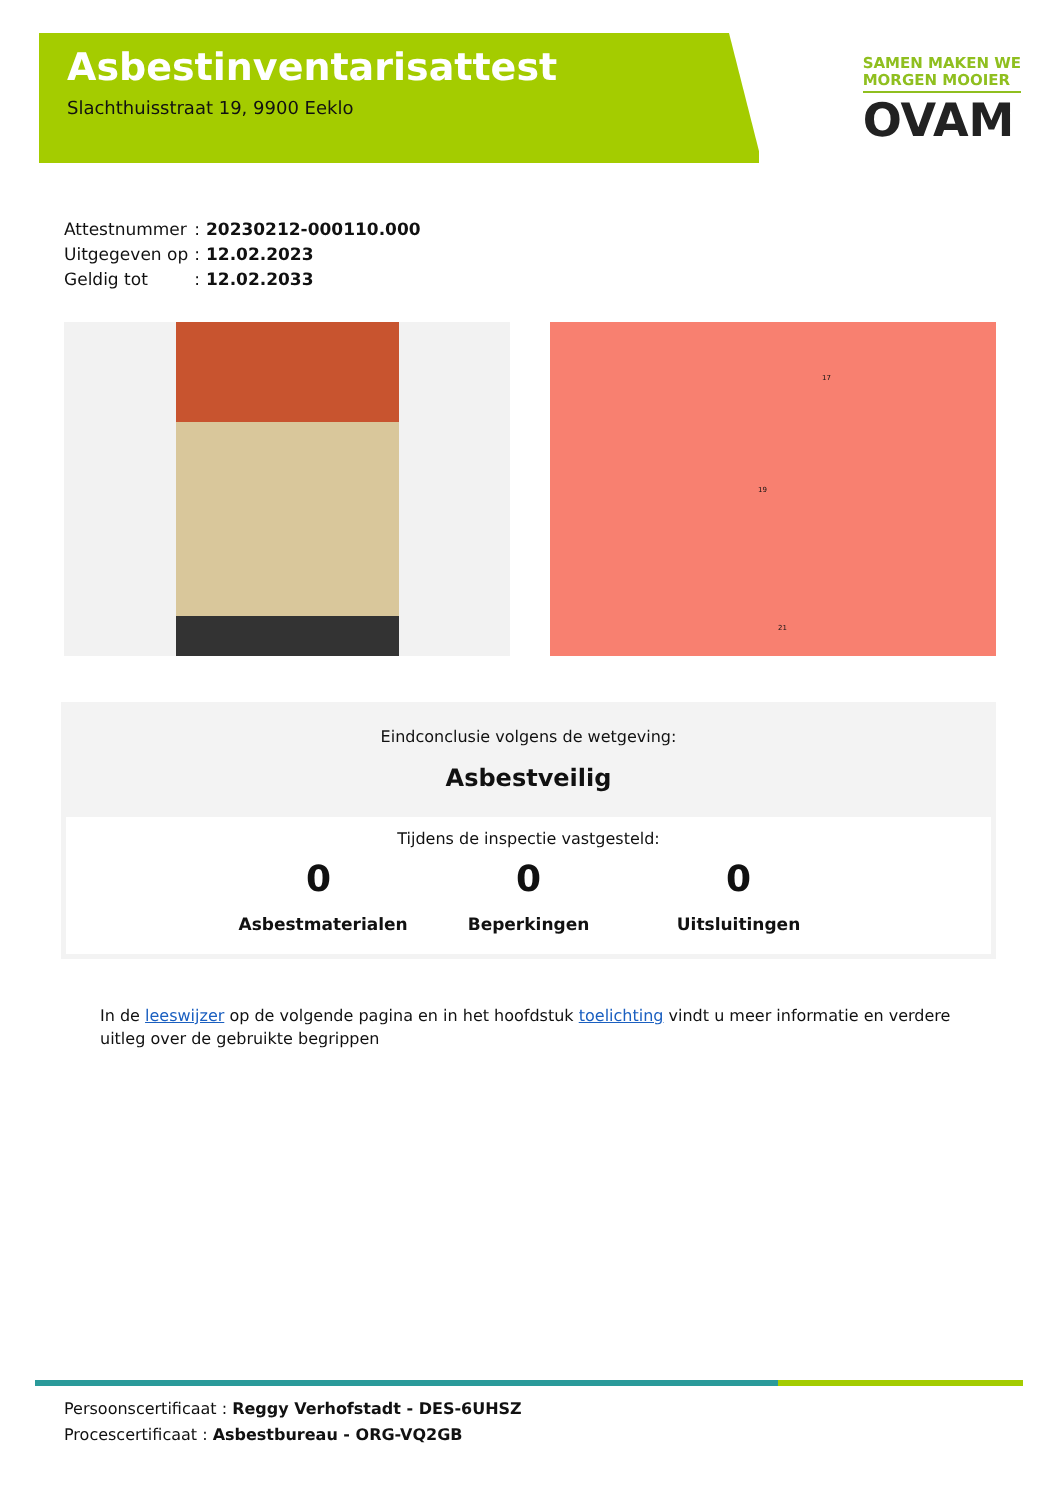Asbestinventarisattest
Slachthuisstraat 19, 9900 Eeklo
SAMEN MAKEN WE
MORGEN MOOIER
OVAM
| Attestnummer | : | 20230212-000110.000 |
| Uitgegeven op | : | 12.02.2023 |
| Geldig tot | : | 12.02.2033 |
17
19
21
Eindconclusie volgens de wetgeving:
Asbestveilig
Tijdens de inspectie vastgesteld:
0
Asbestmaterialen
0
Beperkingen
0
Uitsluitingen
In de leeswijzer op de volgende pagina en in het hoofdstuk toelichting vindt u meer informatie en verdere uitleg over de gebruikte begrippen
Persoonscertificaat : Reggy Verhofstadt - DES-6UHSZ
Procescertificaat : Asbestbureau - ORG-VQ2GB